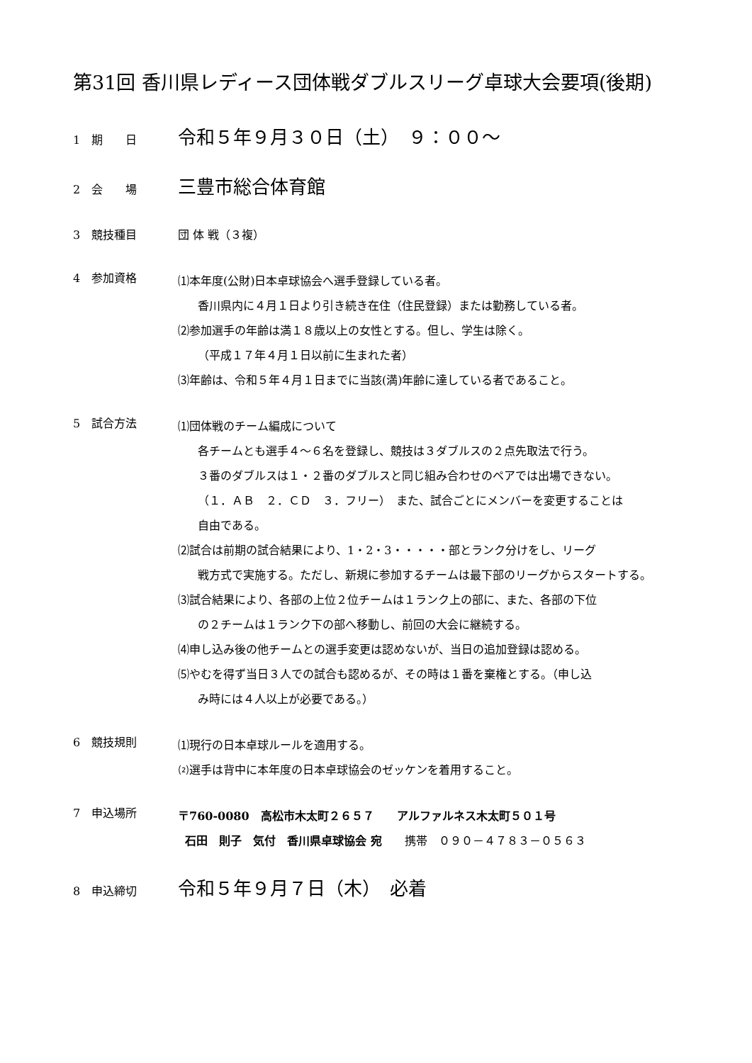第31回 香川県レディース団体戦ダブルスリーグ卓球大会要項(後期)
1　期　　日
令和５年９月３０日（土）　９：００～
2　会　　場
三豊市総合体育館
3　競技種目
団 体 戦（３複）
4　参加資格
⑴本年度(公財)日本卓球協会へ選手登録している者。
香川県内に４月１日より引き続き在住（住民登録）または勤務している者。
⑵参加選手の年齢は満１８歳以上の女性とする。但し、学生は除く。
（平成１７年４月１日以前に生まれた者）
⑶年齢は、令和５年４月１日までに当該(満)年齢に達している者であること。
5　試合方法
⑴団体戦のチーム編成について
各チームとも選手４～６名を登録し、競技は３ダブルスの２点先取法で行う。
３番のダブルスは１・２番のダブルスと同じ組み合わせのペアでは出場できない。
（１．ＡＢ　２．ＣＤ　３．フリー）　また、試合ごとにメンバーを変更することは
自由である。
⑵試合は前期の試合結果により、1・2・3・・・・・部とランク分けをし、リーグ
戦方式で実施する。ただし、新規に参加するチームは最下部のリーグからスタートする。
⑶試合結果により、各部の上位２位チームは１ランク上の部に、また、各部の下位
の２チームは１ランク下の部へ移動し、前回の大会に継続する。
⑷申し込み後の他チームとの選手変更は認めないが、当日の追加登録は認める。
⑸やむを得ず当日３人での試合も認めるが、その時は１番を棄権とする。（申し込
み時には４人以上が必要である。）
6　競技規則
⑴現行の日本卓球ルールを適用する。
⑵選手は背中に本年度の日本卓球協会のゼッケンを着用すること。
7　申込場所
〒760-0080　高松市木太町２６５７　　アルファルネス木太町５０１号
石田　則子　気付　香川県卓球協会 宛　　携帯　０９０－４７８３－０５６３
8　申込締切
令和５年９月７日（木）　必着